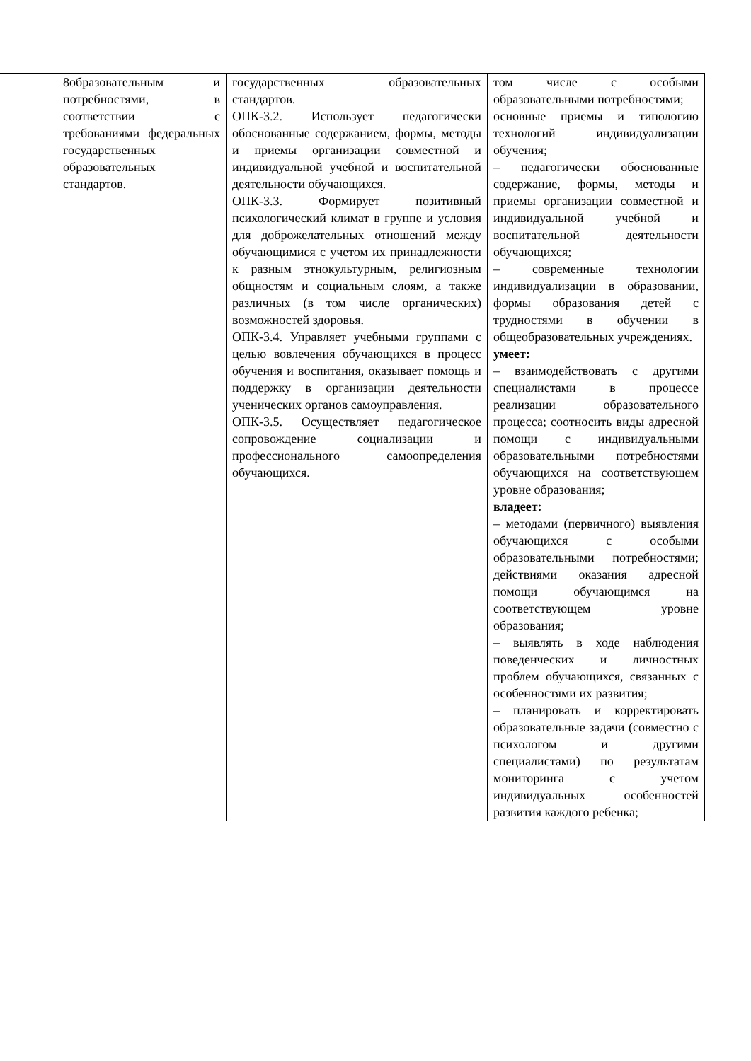| | 8образовательным и потребностями, в соответствии с требованиями федеральных государственных образовательных стандартов. | государственных образовательных стандартов. ОПК-3.2. Использует педагогически обоснованные содержанием, формы, методы и приемы организации совместной и индивидуальной учебной и воспитательной деятельности обучающихся. ОПК-3.3. Формирует позитивный психологический климат в группе и условия для доброжелательных отношений между обучающимися с учетом их принадлежности к разным этнокультурным, религиозным общностям и социальным слоям, а также различных (в том числе органических) возможностей здоровья. ОПК-3.4. Управляет учебными группами с целью вовлечения обучающихся в процесс обучения и воспитания, оказывает помощь и поддержку в организации деятельности ученических органов самоуправления. ОПК-3.5. Осуществляет педагогическое сопровождение социализации и профессионального самоопределения обучающихся. | том числе с особыми образовательными потребностями; основные приемы и типологию технологий индивидуализации обучения; – педагогически обоснованные содержание, формы, методы и приемы организации совместной и индивидуальной учебной и воспитательной деятельности обучающихся; – современные технологии индивидуализации в образовании, формы образования детей с трудностями в обучении в общеобразовательных учреждениях. умеет: – взаимодействовать с другими специалистами в процессе реализации образовательного процесса; соотносить виды адресной помощи с индивидуальными образовательными потребностями обучающихся на соответствующем уровне образования; владеет: – методами (первичного) выявления обучающихся с особыми образовательными потребностями; действиями оказания адресной помощи обучающимся на соответствующем уровне образования; – выявлять в ходе наблюдения поведенческих и личностных проблем обучающихся, связанных с особенностями их развития; – планировать и корректировать образовательные задачи (совместно с психологом и другими специалистами) по результатам мониторинга с учетом индивидуальных особенностей развития каждого ребенка; |